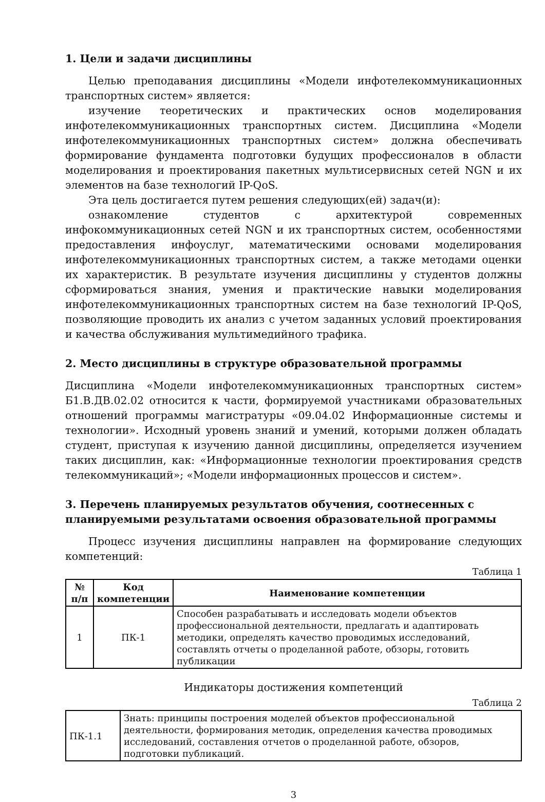1. Цели и задачи дисциплины
Целью преподавания дисциплины «Модели инфотелекоммуникационных транспортных систем» является:
изучение теоретических и практических основ моделирования инфотелекоммуникационных транспортных систем. Дисциплина «Модели инфотелекоммуникационных транспортных систем» должна обеспечивать формирование фундамента подготовки будущих профессионалов в области моделирования и проектирования пакетных мультисервисных сетей NGN и их элементов на базе технологий IP-QoS.
Эта цель достигается путем решения следующих(ей) задач(и):
ознакомление студентов с архитектурой современных инфокоммуникационных сетей NGN и их транспортных систем, особенностями предоставления инфоуслуг, математическими основами моделирования инфотелекоммуникационных транспортных систем, а также методами оценки их характеристик. В результате изучения дисциплины у студентов должны сформироваться знания, умения и практические навыки моделирования инфотелекоммуникационных транспортных систем на базе технологий IP-QoS, позволяющие проводить их анализ с учетом заданных условий проектирования и качества обслуживания мультимедийного трафика.
2. Место дисциплины в структуре образовательной программы
Дисциплина «Модели инфотелекоммуникационных транспортных систем» Б1.В.ДВ.02.02 относится к части, формируемой участниками образовательных отношений программы магистратуры «09.04.02 Информационные системы и технологии». Исходный уровень знаний и умений, которыми должен обладать студент, приступая к изучению данной дисциплины, определяется изучением таких дисциплин, как: «Информационные технологии проектирования средств телекоммуникаций»; «Модели информационных процессов и систем».
3. Перечень планируемых результатов обучения, соотнесенных с планируемыми результатами освоения образовательной программы
Процесс изучения дисциплины направлен на формирование следующих компетенций:
Таблица 1
| № п/п | Код компетенции | Наименование компетенции |
| --- | --- | --- |
| 1 | ПК-1 | Способен разрабатывать и исследовать модели объектов профессиональной деятельности, предлагать и адаптировать методики, определять качество проводимых исследований, составлять отчеты о проделанной работе, обзоры, готовить публикации |
Индикаторы достижения компетенций
Таблица 2
| ПК-1.1 | Знать: принципы построения моделей объектов профессиональной деятельности, формирования методик, определения качества проводимых исследований, составления отчетов о проделанной работе, обзоров, подготовки публикаций. |
3